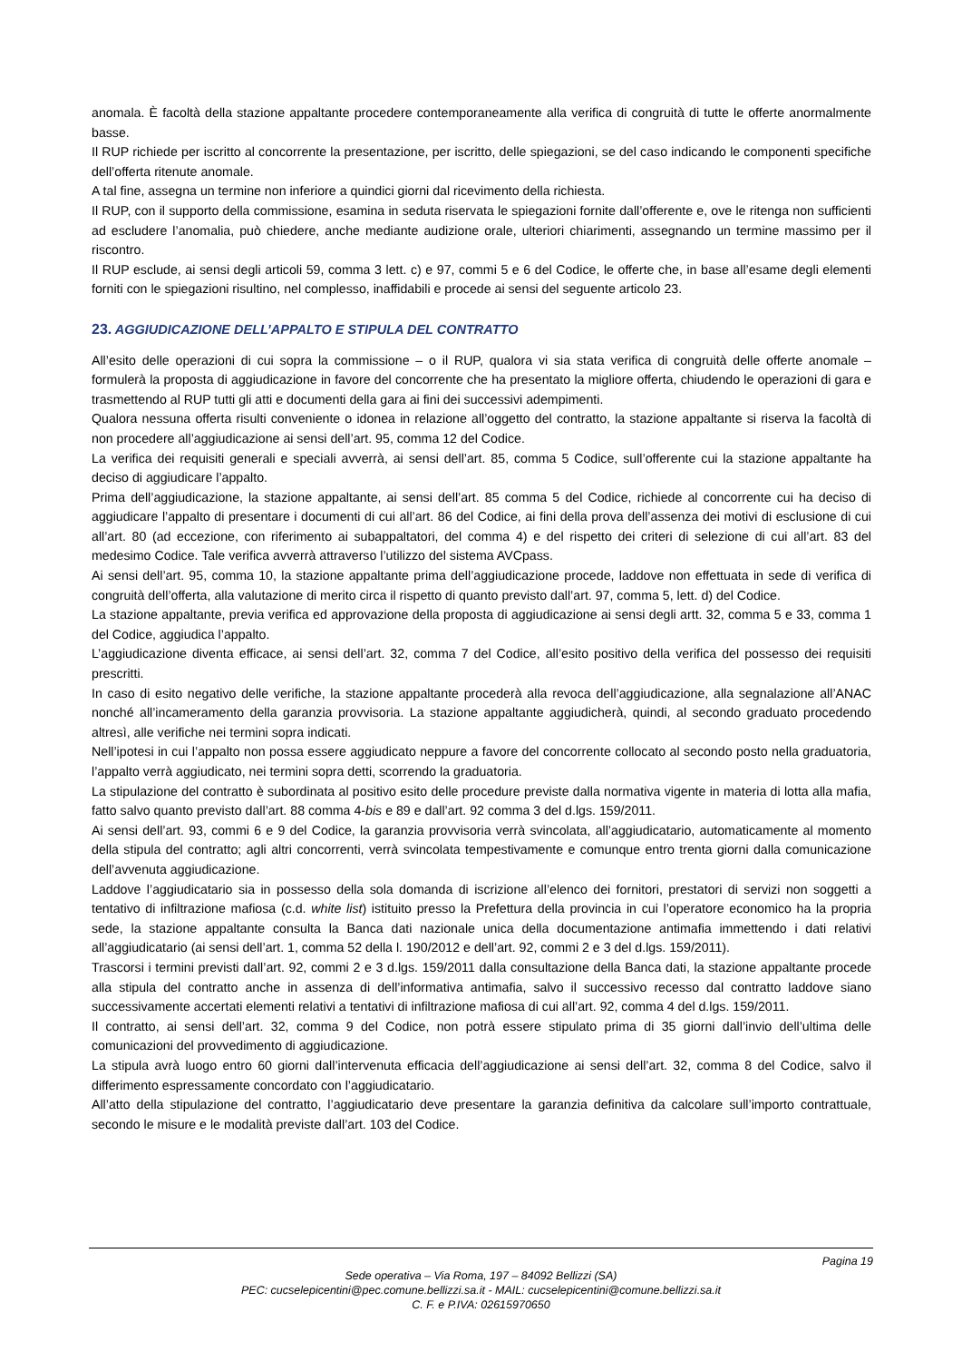anomala. È facoltà della stazione appaltante procedere contemporaneamente alla verifica di congruità di tutte le offerte anormalmente basse.
Il RUP richiede per iscritto al concorrente la presentazione, per iscritto, delle spiegazioni, se del caso indicando le componenti specifiche dell’offerta ritenute anomale.
A tal fine, assegna un termine non inferiore a quindici giorni dal ricevimento della richiesta.
Il RUP, con il supporto della commissione, esamina in seduta riservata le spiegazioni fornite dall’offerente e, ove le ritenga non sufficienti ad escludere l’anomalia, può chiedere, anche mediante audizione orale, ulteriori chiarimenti, assegnando un termine massimo per il riscontro.
Il RUP esclude, ai sensi degli articoli 59, comma 3 lett. c) e 97, commi 5 e 6 del Codice, le offerte che, in base all’esame degli elementi forniti con le spiegazioni risultino, nel complesso, inaffidabili e procede ai sensi del seguente articolo 23.
23. AGGIUDICAZIONE DELL’APPALTO E STIPULA DEL CONTRATTO
All’esito delle operazioni di cui sopra la commissione – o il RUP, qualora vi sia stata verifica di congruità delle offerte anomale – formulerà la proposta di aggiudicazione in favore del concorrente che ha presentato la migliore offerta, chiudendo le operazioni di gara e trasmettendo al RUP tutti gli atti e documenti della gara ai fini dei successivi adempimenti.
Qualora nessuna offerta risulti conveniente o idonea in relazione all’oggetto del contratto, la stazione appaltante si riserva la facoltà di non procedere all’aggiudicazione ai sensi dell’art. 95, comma 12 del Codice.
La verifica dei requisiti generali e speciali avverrà, ai sensi dell’art. 85, comma 5 Codice, sull’offerente cui la stazione appaltante ha deciso di aggiudicare l’appalto.
Prima dell’aggiudicazione, la stazione appaltante, ai sensi dell’art. 85 comma 5 del Codice, richiede al concorrente cui ha deciso di aggiudicare l’appalto di presentare i documenti di cui all’art. 86 del Codice, ai fini della prova dell’assenza dei motivi di esclusione di cui all’art. 80 (ad eccezione, con riferimento ai subappaltatori, del comma 4) e del rispetto dei criteri di selezione di cui all’art. 83 del medesimo Codice. Tale verifica avverrà attraverso l’utilizzo del sistema AVCpass.
Ai sensi dell’art. 95, comma 10, la stazione appaltante prima dell’aggiudicazione procede, laddove non effettuata in sede di verifica di congruità dell’offerta, alla valutazione di merito circa il rispetto di quanto previsto dall’art. 97, comma 5, lett. d) del Codice.
La stazione appaltante, previa verifica ed approvazione della proposta di aggiudicazione ai sensi degli artt. 32, comma 5 e 33, comma 1 del Codice, aggiudica l’appalto.
L’aggiudicazione diventa efficace, ai sensi dell’art. 32, comma 7 del Codice, all’esito positivo della verifica del possesso dei requisiti prescritti.
In caso di esito negativo delle verifiche, la stazione appaltante procederà alla revoca dell’aggiudicazione, alla segnalazione all’ANAC nonché all’incameramento della garanzia provvisoria. La stazione appaltante aggiudicherà, quindi, al secondo graduato procedendo altresì, alle verifiche nei termini sopra indicati.
Nell’ipotesi in cui l’appalto non possa essere aggiudicato neppure a favore del concorrente collocato al secondo posto nella graduatoria, l’appalto verrà aggiudicato, nei termini sopra detti, scorrendo la graduatoria.
La stipulazione del contratto è subordinata al positivo esito delle procedure previste dalla normativa vigente in materia di lotta alla mafia, fatto salvo quanto previsto dall’art. 88 comma 4-bis e 89 e dall’art. 92 comma 3 del d.lgs. 159/2011.
Ai sensi dell’art. 93, commi 6 e 9 del Codice, la garanzia provvisoria verrà svincolata, all’aggiudicatario, automaticamente al momento della stipula del contratto; agli altri concorrenti, verrà svincolata tempestivamente e comunque entro trenta giorni dalla comunicazione dell’avvenuta aggiudicazione.
Laddove l’aggiudicatario sia in possesso della sola domanda di iscrizione all’elenco dei fornitori, prestatori di servizi non soggetti a tentativo di infiltrazione mafiosa (c.d. white list) istituito presso la Prefettura della provincia in cui l’operatore economico ha la propria sede, la stazione appaltante consulta la Banca dati nazionale unica della documentazione antimafia immettendo i dati relativi all’aggiudicatario (ai sensi dell’art. 1, comma 52 della l. 190/2012 e dell’art. 92, commi 2 e 3 del d.lgs. 159/2011).
Trascorsi i termini previsti dall’art. 92, commi 2 e 3 d.lgs. 159/2011 dalla consultazione della Banca dati, la stazione appaltante procede alla stipula del contratto anche in assenza di dell’informativa antimafia, salvo il successivo recesso dal contratto laddove siano successivamente accertati elementi relativi a tentativi di infiltrazione mafiosa di cui all’art. 92, comma 4 del d.lgs. 159/2011.
Il contratto, ai sensi dell’art. 32, comma 9 del Codice, non potrà essere stipulato prima di 35 giorni dall’invio dell’ultima delle comunicazioni del provvedimento di aggiudicazione.
La stipula avrà luogo entro 60 giorni dall’intervenuta efficacia dell’aggiudicazione ai sensi dell’art. 32, comma 8 del Codice, salvo il differimento espressamente concordato con l’aggiudicatario.
All’atto della stipulazione del contratto, l’aggiudicatario deve presentare la garanzia definitiva da calcolare sull’importo contrattuale, secondo le misure e le modalità previste dall’art. 103 del Codice.
Pagina 19
Sede operativa – Via Roma, 197 – 84092 Bellizzi (SA)
PEC: cucselepicentini@pec.comune.bellizzi.sa.it - MAIL: cucselepicentini@comune.bellizzi.sa.it
C. F. e P.IVA: 02615970650